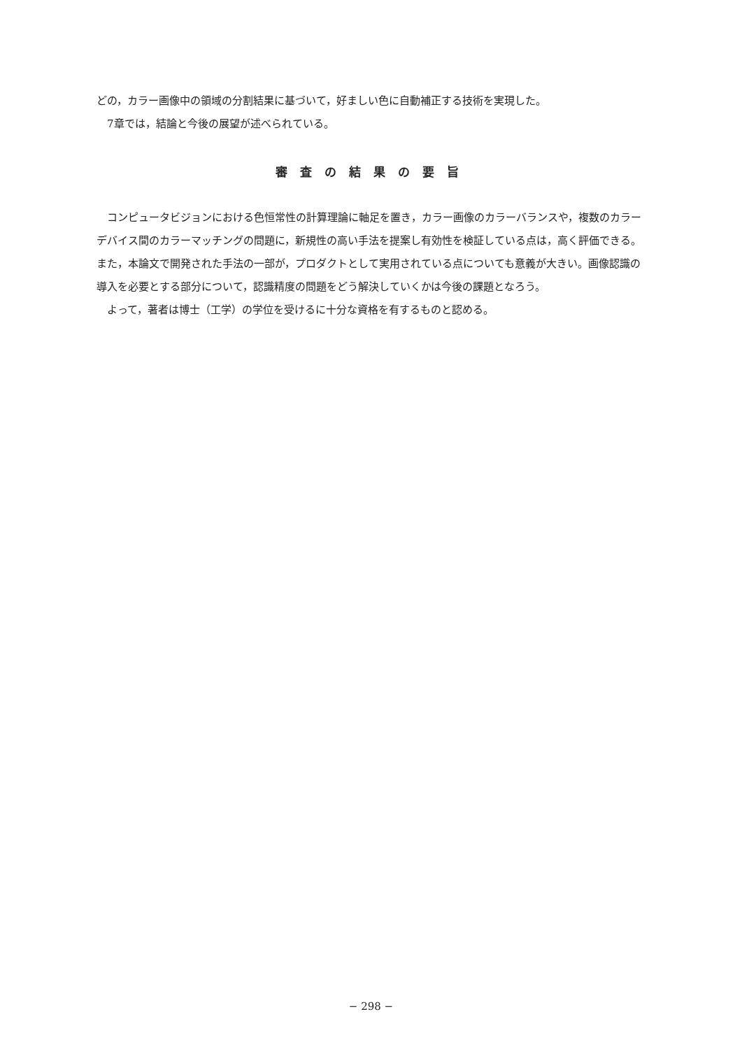どの，カラー画像中の領域の分割結果に基づいて，好ましい色に自動補正する技術を実現した。
　7章では，結論と今後の展望が述べられている。
審査の結果の要旨
　コンピュータビジョンにおける色恒常性の計算理論に軸足を置き，カラー画像のカラーバランスや，複数のカラーデバイス間のカラーマッチングの問題に，新規性の高い手法を提案し有効性を検証している点は，高く評価できる。また，本論文で開発された手法の一部が，プロダクトとして実用されている点についても意義が大きい。画像認識の導入を必要とする部分について，認識精度の問題をどう解決していくかは今後の課題となろう。
　よって，著者は博士（工学）の学位を受けるに十分な資格を有するものと認める。
− 298 −